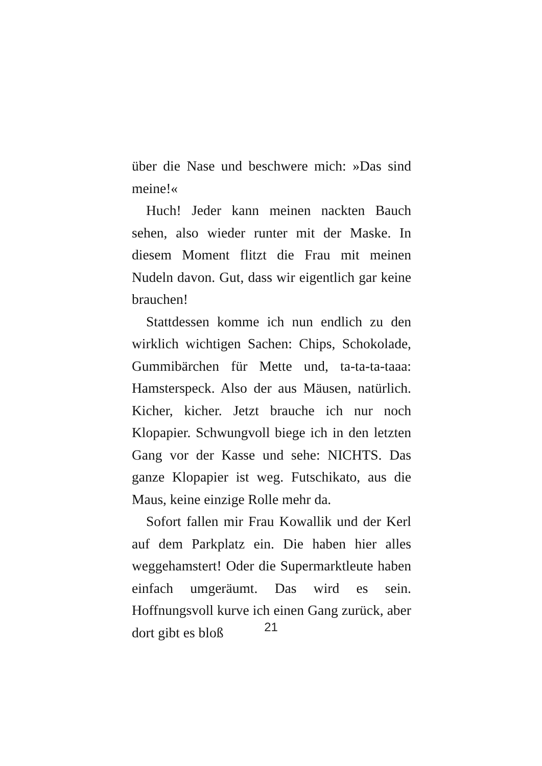über die Nase und beschwere mich: »Das sind meine!«
Huch! Jeder kann meinen nackten Bauch sehen, also wieder runter mit der Maske. In diesem Moment flitzt die Frau mit meinen Nudeln davon. Gut, dass wir eigentlich gar keine brauchen!
Stattdessen komme ich nun endlich zu den wirklich wichtigen Sachen: Chips, Schokolade, Gummibärchen für Mette und, ta-ta-ta-taaa: Hamsterspeck. Also der aus Mäusen, natürlich. Kicher, kicher. Jetzt brauche ich nur noch Klopapier. Schwungvoll biege ich in den letzten Gang vor der Kasse und sehe: NICHTS. Das ganze Klopapier ist weg. Futschikato, aus die Maus, keine einzige Rolle mehr da.
Sofort fallen mir Frau Kowallik und der Kerl auf dem Parkplatz ein. Die haben hier alles weggehamstert! Oder die Supermarktleute haben einfach umgeräumt. Das wird es sein. Hoffnungsvoll kurve ich einen Gang zurück, aber dort gibt es bloß
21